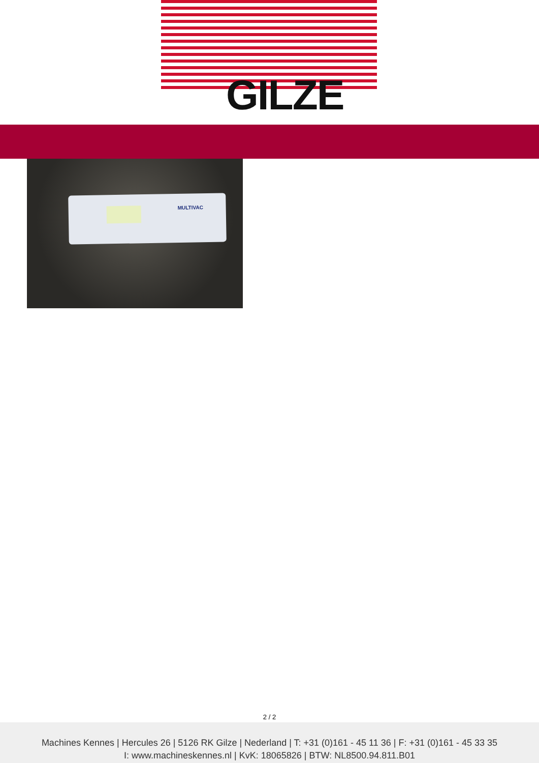GILZE
MULTIVAC
2 / 2
Machines Kennes | Hercules 26 | 5126 RK Gilze | Nederland | T: +31 (0)161 - 45 11 36 | F: +31 (0)161 - 45 33 35
I: www.machineskennes.nl | KvK: 18065826 | BTW: NL8500.94.811.B01